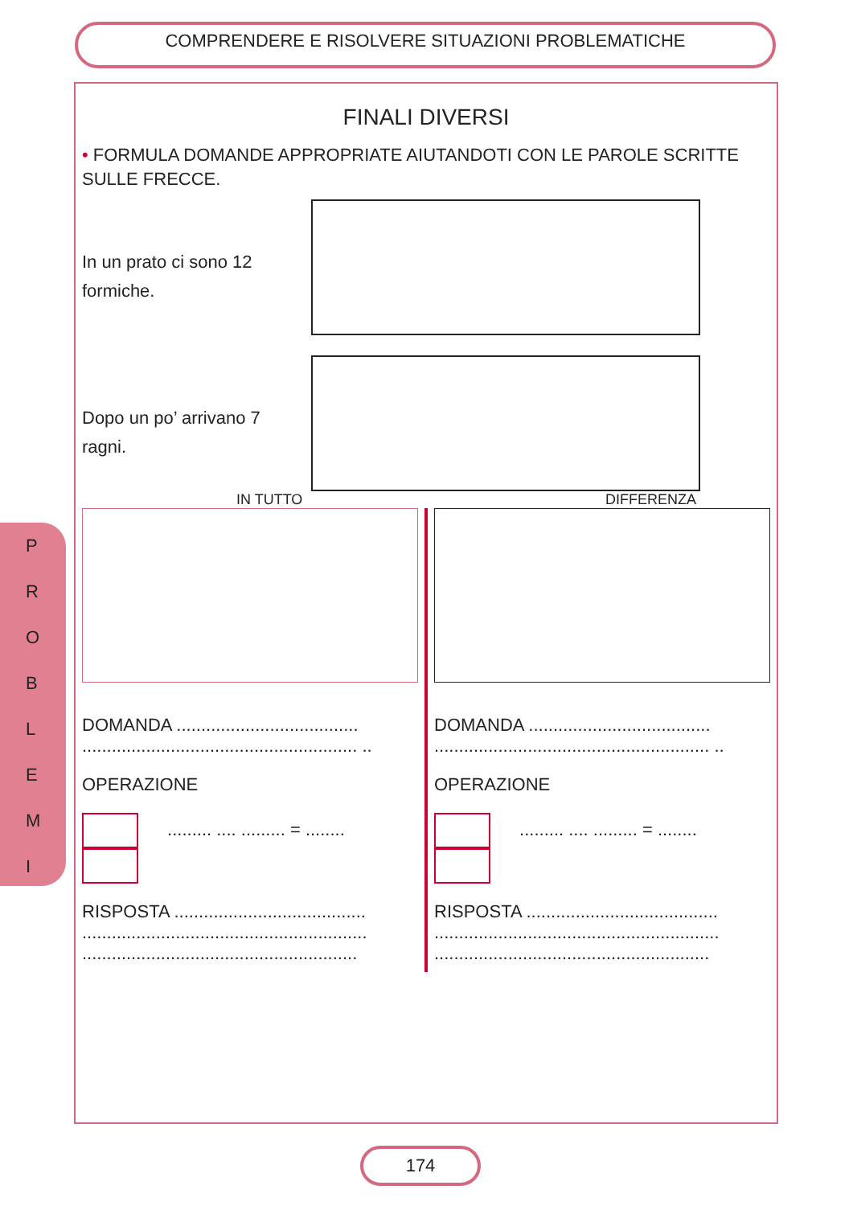COMPRENDERE E RISOLVERE SITUAZIONI PROBLEMATICHE
P
R
O
B
L
E
M
I
FINALI DIVERSI
• FORMULA DOMANDE APPROPRIATE AIUTANDOTI CON LE PAROLE SCRITTE SULLE FRECCE.
In un prato ci sono 12 formiche.
Dopo un po’ arrivano 7 ragni.
IN TUTTO DIFFERENZA
DOMANDA ..................................... ........................................................ ..
OPERAZIONE
......... .... ......... = ........
RISPOSTA ....................................... .......................................................... ........................................................
DOMANDA ..................................... ........................................................ ..
OPERAZIONE
......... .... ......... = ........
RISPOSTA ....................................... .......................................................... ........................................................
174